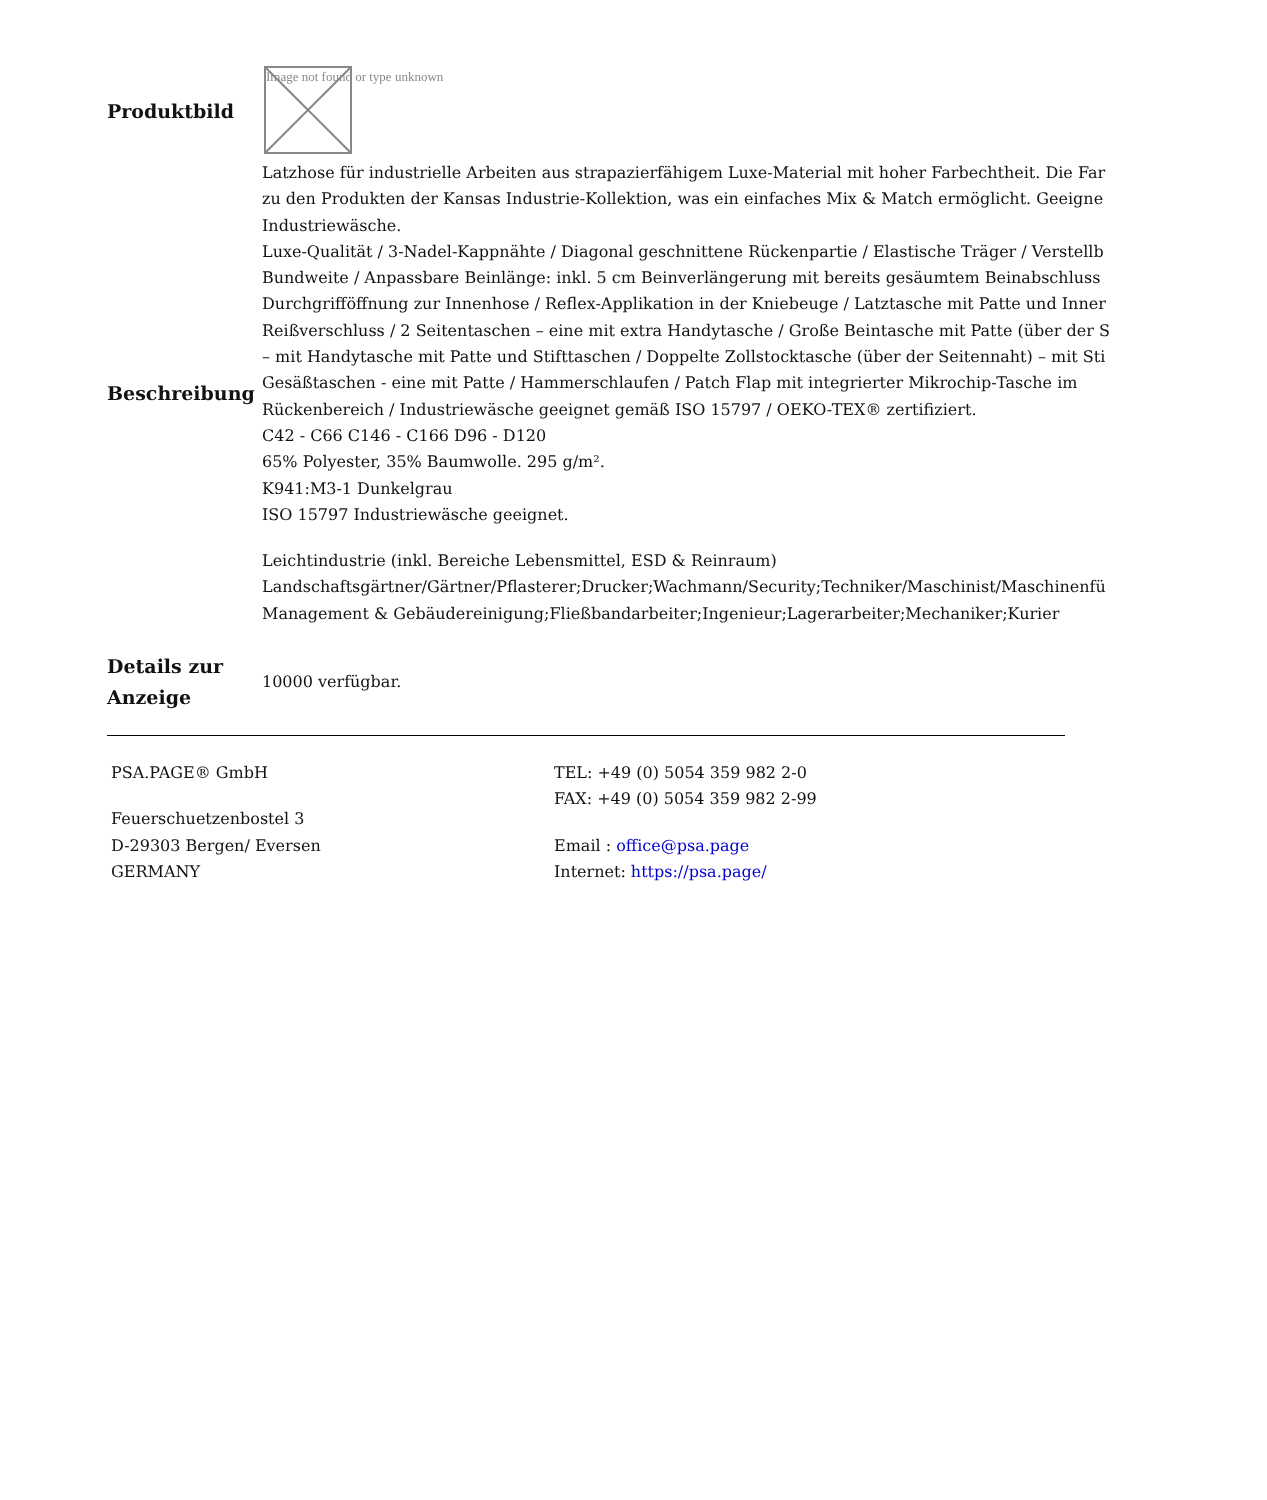| Produktbild | Image not found or type unknown |
| Beschreibung | Latzhose für industrielle Arbeiten aus strapazierfähigem Luxe-Material mit hoher Farbechtheit. Die Far zu den Produkten der Kansas Industrie-Kollektion, was ein einfaches Mix & Match ermöglicht. Geeigne Industriewäsche. Luxe-Qualität / 3-Nadel-Kappnähte / Diagonal geschnittene Rückenpartie / Elastische Träger / Verstellb Bundweite / Anpassbare Beinlänge: inkl. 5 cm Beinverlängerung mit bereits gesäumtem Beinabschluss Durchgrifföffnung zur Innenhose / Reflex-Applikation in der Kniebeuge / Latztasche mit Patte und Inner Reißverschluss / 2 Seitentaschen – eine mit extra Handytasche / Große Beintasche mit Patte (über der S – mit Handytasche mit Patte und Stifttaschen / Doppelte Zollstocktasche (über der Seitennaht) – mit Sti Gesäßtaschen - eine mit Patte / Hammerschlaufen / Patch Flap mit integrierter Mikrochip-Tasche im Rückenbereich / Industriewäsche geeignet gemäß ISO 15797 / OEKO-TEX® zertifiziert. C42 - C66 C146 - C166 D96 - D120 65% Polyester, 35% Baumwolle. 295 g/m². K941:M3-1 Dunkelgrau ISO 15797 Industriewäsche geeignet. Leichtindustrie (inkl. Bereiche Lebensmittel, ESD & Reinraum) Landschaftsgärtner/Gärtner/Pflasterer;Drucker;Wachmann/Security;Techniker/Maschinist/Maschinenfü Management & Gebäudereinigung;Fließbandarbeiter;Ingenieur;Lagerarbeiter;Mechaniker;Kurier |
| Details zur Anzeige | 10000 verfügbar. |
PSA.PAGE® GmbH
Feuerschuetzenbostel 3
D-29303 Bergen/ Eversen
GERMANY
TEL: +49 (0) 5054 359 982 2-0
FAX: +49 (0) 5054 359 982 2-99
Email : office@psa.page
Internet: https://psa.page/